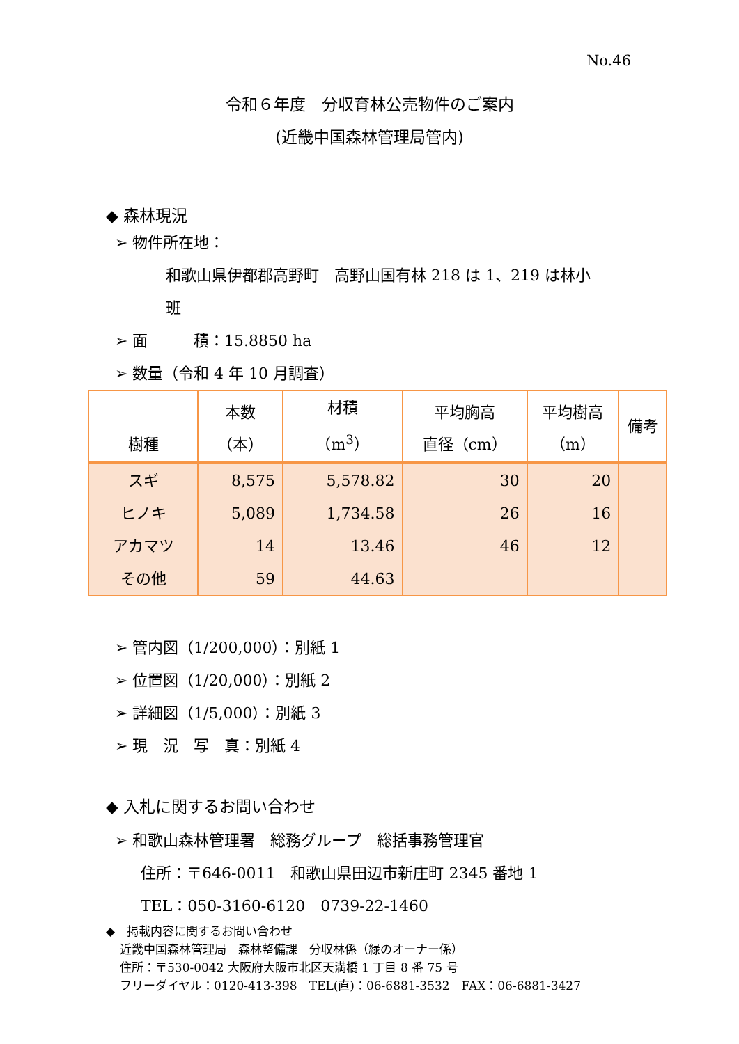No.46
令和６年度　分収育林公売物件のご案内
(近畿中国森林管理局管内)
◆ 森林現況
➢ 物件所在地：
和歌山県伊都郡高野町　高野山国有林 218 は 1、219 は林小
班
➢ 面　　　積：15.8850 ha
➢ 数量（令和 4 年 10 月調査）
| 樹種 | 本数 （本） | 材積 （m<sup>3</sup>） | 平均胸高 直径（cm） | 平均樹高 （m） | 備考 |
| --- | --- | --- | --- | --- | --- |
| スギ | 8,575 | 5,578.82 | 30 | 20 | |
| ヒノキ | 5,089 | 1,734.58 | 26 | 16 | |
| アカマツ | 14 | 13.46 | 46 | 12 | |
| その他 | 59 | 44.63 | | | |
➢ 管内図（1/200,000）：別紙 1
➢ 位置図（1/20,000）：別紙 2
➢ 詳細図（1/5,000）：別紙 3
➢ 現　況　写　真：別紙 4
◆ 入札に関するお問い合わせ
➢ 和歌山森林管理署　総務グループ　総括事務管理官
住所：〒646-0011　和歌山県田辺市新庄町 2345 番地 1
TEL：050-3160-6120　0739-22-1460
◆　掲載内容に関するお問い合わせ
近畿中国森林管理局　森林整備課　分収林係（緑のオーナー係）
住所：〒530-0042 大阪府大阪市北区天満橋 1 丁目 8 番 75 号
フリーダイヤル：0120-413-398　TEL(直)：06-6881-3532　FAX：06-6881-3427